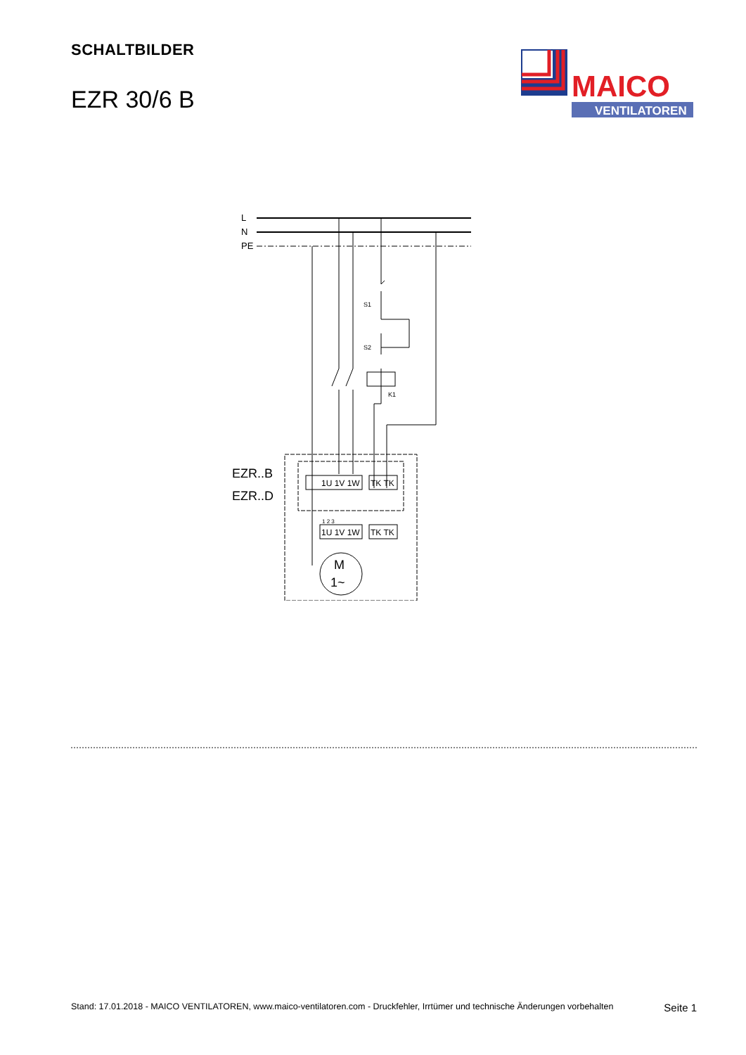SCHALTBILDER
EZR 30/6 B
MAICO
VENTILATOREN
L
N
PE
K1
S1
S2
1U 1V 1W
TK TK
1U 1V 1W
TK TK
1 2 3
M
1~
EZR..B
EZR..D
Stand: 17.01.2018 - MAICO VENTILATOREN, www.maico-ventilatoren.com - Druckfehler, Irrtümer und technische Änderungen vorbehalten Seite 1